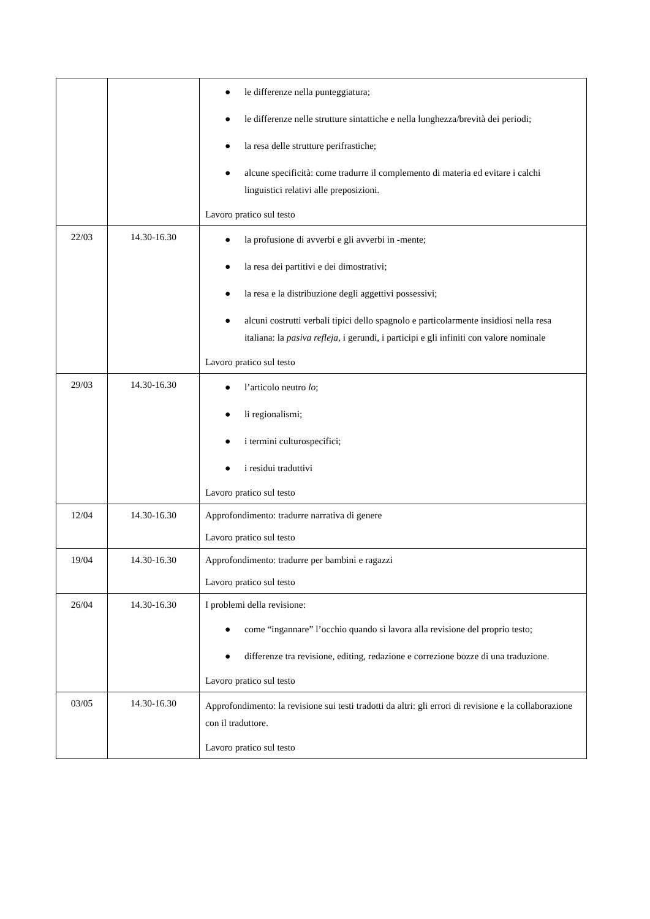| | | ● le differenze nella punteggiatura; ● le differenze nelle strutture sintattiche e nella lunghezza/brevità dei periodi; ● la resa delle strutture perifrastiche; ● alcune specificità: come tradurre il complemento di materia ed evitare i calchi linguistici relativi alle preposizioni. Lavoro pratico sul testo |
| 22/03 | 14.30-16.30 | ● la profusione di avverbi e gli avverbi in -mente; ● la resa dei partitivi e dei dimostrativi; ● la resa e la distribuzione degli aggettivi possessivi; ● alcuni costrutti verbali tipici dello spagnolo e particolarmente insidiosi nella resa italiana: la pasiva refleja , i gerundi, i participi e gli infiniti con valore nominale Lavoro pratico sul testo |
| 29/03 | 14.30-16.30 | ● l’articolo neutro lo ; ● li regionalismi; ● i termini culturospecifici; ● i residui traduttivi Lavoro pratico sul testo |
| 12/04 | 14.30-16.30 | Approfondimento: tradurre narrativa di genere Lavoro pratico sul testo |
| 19/04 | 14.30-16.30 | Approfondimento: tradurre per bambini e ragazzi Lavoro pratico sul testo |
| 26/04 | 14.30-16.30 | I problemi della revisione: ● come “ingannare” l’occhio quando si lavora alla revisione del proprio testo; ● differenze tra revisione, editing, redazione e correzione bozze di una traduzione. Lavoro pratico sul testo |
| 03/05 | 14.30-16.30 | Approfondimento: la revisione sui testi tradotti da altri: gli errori di revisione e la collaborazione con il traduttore. Lavoro pratico sul testo |